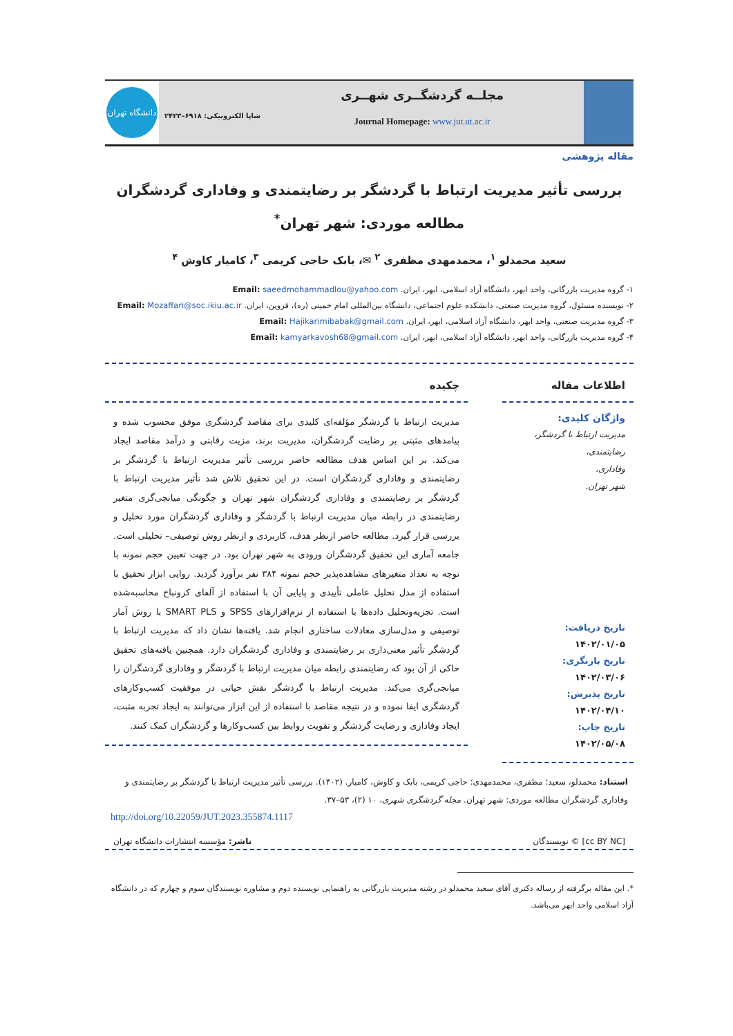مجلــه گردشگــری شهــری
Journal Homepage: www.jut.ut.ac.ir
شاپا الکترونیکی: ۶۹۱۸–۲۴۲۳
دانشگاه تهران
مقاله پژوهشی
بررسی تأثیر مدیریت ارتباط با گردشگر بر رضایتمندی و وفاداری گردشگران
مطالعه موردی: شهر تهران<sup>*</sup>
سعید محمدلو <sup>۱</sup>، محمدمهدی مظفری <sup>۲</sup> ✉، بابک حاجی کریمی <sup>۳</sup>، کامیار کاوش <sup>۴</sup>
۱- گروه مدیریت بازرگانی، واحد ابهر، دانشگاه آزاد اسلامی، ابهر، ایران. Email: saeedmohammadlou@yahoo.com
۲- نویسنده مسئول، گروه مدیریت صنعتی، دانشکده علوم اجتماعی، دانشگاه بین‌المللی امام خمینی (ره)، قزوین، ایران. Email: Mozaffari@soc.ikiu.ac.ir
۳- گروه مدیریت صنعتی، واحد ابهر، دانشگاه آزاد اسلامی، ابهر، ایران. Email: Hajikarimibabak@gmail.com
۴- گروه مدیریت بازرگانی، واحد ابهر، دانشگاه آزاد اسلامی، ابهر، ایران. Email: kamyarkavosh68@gmail.com
اطلاعات مقاله
واژگان کلیدی:
مدیریت ارتباط با گردشگر،
رضایتمندی،
وفاداری،
شهر تهران.
تاریخ دریافت:
۱۴۰۲/۰۱/۰۵
تاریخ بازنگری:
۱۴۰۲/۰۳/۰۶
تاریخ پذیرش:
۱۴۰۲/۰۴/۱۰
تاریخ چاپ:
۱۴۰۲/۰۵/۰۸
چکیده
مدیریت ارتباط با گردشگر مؤلفه‌ای کلیدی برای مقاصد گردشگری موفق محسوب شده و پیامدهای مثبتی بر رضایت گردشگران، مدیریت برند، مزیت رقابتی و درآمد مقاصد ایجاد می‌کند. بر این اساس هدف مطالعه حاضر بررسی تأثیر مدیریت ارتباط با گردشگر بر رضایتمندی و وفاداری گردشگران است. در این تحقیق تلاش شد تأثیر مدیریت ارتباط با گردشگر بر رضایتمندی و وفاداری گردشگران شهر تهران و چگونگی میانجی‌گری متغیر رضایتمندی در رابطه میان مدیریت ارتباط با گردشگر و وفاداری گردشگران مورد تحلیل و بررسی قرار گیرد. مطالعه حاضر ازنظر هدف، کاربردی و ازنظر روش توصیفی– تحلیلی است. جامعه آماری این تحقیق گردشگران ورودی به شهر تهران بود. در جهت تعیین حجم نمونه با توجه به تعداد متغیرهای مشاهده‌پذیر حجم نمونه ۳۸۴ نفر برآورد گردید. روایی ابزار تحقیق با استفاده از مدل تحلیل عاملی تأییدی و پایایی آن با استفاده از آلفای کرونباخ محاسبه‌شده است. تجزیه‌وتحلیل داده‌ها با استفاده از نرم‌افزارهای SPSS و SMART PLS با روش آمار توصیفی و مدل‌سازی معادلات ساختاری انجام شد. یافته‌ها نشان داد که مدیریت ارتباط با گردشگر تأثیر معنی‌داری بر رضایتمندی و وفاداری گردشگران دارد. همچنین یافته‌های تحقیق حاکی از آن بود که رضایتمندی رابطه میان مدیریت ارتباط با گردشگر و وفاداری گردشگران را میانجی‌گری می‌کند. مدیریت ارتباط با گردشگر نقش حیاتی در موفقیت کسب‌وکارهای گردشگری ایفا نموده و در نتیجه مقاصد با استفاده از این ابزار می‌توانند به ایجاد تجربه مثبت، ایجاد وفاداری و رضایت گردشگر و تقویت روابط بین کسب‌وکارها و گردشگران کمک کنند.
استناد: محمدلو، سعید؛ مظفری، محمدمهدی؛ حاجی کریمی، بابک و کاوش، کامیار. (۱۴۰۲). بررسی تأثیر مدیریت ارتباط با گردشگر بر رضایتمندی و وفاداری گردشگران مطالعه موردی: شهر تهران. مجله گردشگری شهری، ۱۰ (۲)، ۵۳–۳۷.
http://doi.org/10.22059/JUT.2023.355874.1117
[cc BY NC] © نویسندگان ناشر: مؤسسه انتشارات دانشگاه تهران
*. این مقاله برگرفته از رساله دکتری آقای سعید محمدلو در رشته مدیریت بازرگانی به راهنمایی نویسنده دوم و مشاوره نویسندگان سوم و چهارم که در دانشگاه آزاد اسلامی واحد ابهر می‌باشد.